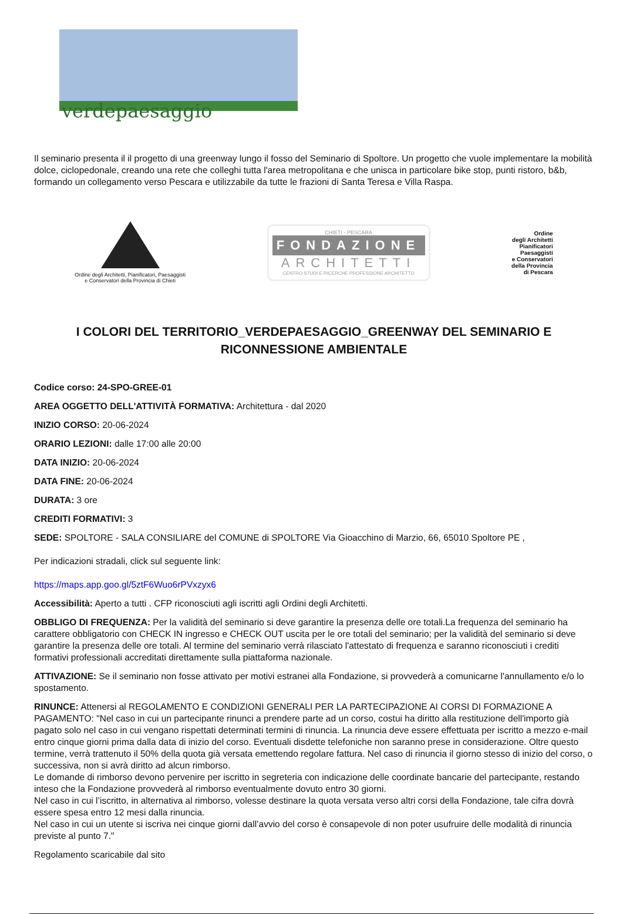verdepaesaggio
Il seminario presenta il il progetto di una greenway lungo il fosso del Seminario di Spoltore. Un progetto che vuole implementare la mobilità dolce, ciclopedonale, creando una rete che colleghi tutta l'area metropolitana e che unisca in particolare bike stop, punti ristoro, b&b, formando un collegamento verso Pescara e utilizzabile da tutte le frazioni di Santa Teresa e Villa Raspa.
Ordine degli Architetti, Pianificatori, Paesaggisti
e Conservatori della Provincia di Chieti
CHIETI - PESCARA
FONDAZIONE
ARCHITETTI
CENTRO STUDI E RICERCHE PROFESSIONE ARCHITETTO
Ordine
degli Architetti
Pianificatori
Paesaggisti
e Conservatori
della Provincia
di Pescara
I COLORI DEL TERRITORIO_VERDEPAESAGGIO_GREENWAY DEL SEMINARIO E RICONNESSIONE AMBIENTALE
Codice corso: 24-SPO-GREE-01
AREA OGGETTO DELL'ATTIVITÀ FORMATIVA: Architettura - dal 2020
INIZIO CORSO: 20-06-2024
ORARIO LEZIONI: dalle 17:00 alle 20:00
DATA INIZIO: 20-06-2024
DATA FINE: 20-06-2024
DURATA: 3 ore
CREDITI FORMATIVI: 3
SEDE: SPOLTORE - SALA CONSILIARE del COMUNE di SPOLTORE Via Gioacchino di Marzio, 66, 65010 Spoltore PE ,
Per indicazioni stradali, click sul seguente link:
https://maps.app.goo.gl/5ztF6Wuo6rPVxzyx6
Accessibilità: Aperto a tutti . CFP riconosciuti agli iscritti agli Ordini degli Architetti.
OBBLIGO DI FREQUENZA: Per la validità del seminario si deve garantire la presenza delle ore totali.La frequenza del seminario ha carattere obbligatorio con CHECK IN ingresso e CHECK OUT uscita per le ore totali del seminario; per la validità del seminario si deve garantire la presenza delle ore totali. Al termine del seminario verrà rilasciato l'attestato di frequenza e saranno riconosciuti i crediti formativi professionali accreditati direttamente sulla piattaforma nazionale.
ATTIVAZIONE: Se il seminario non fosse attivato per motivi estranei alla Fondazione, si provvederà a comunicarne l'annullamento e/o lo spostamento.
RINUNCE: Attenersi al REGOLAMENTO E CONDIZIONI GENERALI PER LA PARTECIPAZIONE AI CORSI DI FORMAZIONE A PAGAMENTO: "Nel caso in cui un partecipante rinunci a prendere parte ad un corso, costui ha diritto alla restituzione dell'importo già pagato solo nel caso in cui vengano rispettati determinati termini di rinuncia. La rinuncia deve essere effettuata per iscritto a mezzo e-mail entro cinque giorni prima dalla data di inizio del corso. Eventuali disdette telefoniche non saranno prese in considerazione. Oltre questo termine, verrà trattenuto il 50% della quota già versata emettendo regolare fattura. Nel caso di rinuncia il giorno stesso di inizio del corso, o successiva, non si avrà diritto ad alcun rimborso.
Le domande di rimborso devono pervenire per iscritto in segreteria con indicazione delle coordinate bancarie del partecipante, restando inteso che la Fondazione provvederà al rimborso eventualmente dovuto entro 30 giorni.
Nel caso in cui l’iscritto, in alternativa al rimborso, volesse destinare la quota versata verso altri corsi della Fondazione, tale cifra dovrà essere spesa entro 12 mesi dalla rinuncia.
Nel caso in cui un utente si iscriva nei cinque giorni dall’avvio del corso è consapevole di non poter usufruire delle modalità di rinuncia previste al punto 7."
Regolamento scaricabile dal sito